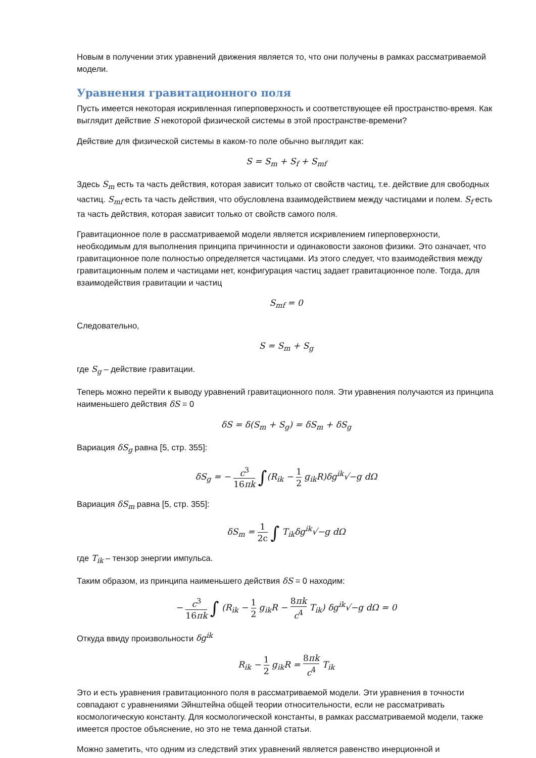Новым в получении этих уравнений движения является то, что они получены в рамках рассматриваемой модели.
Уравнения гравитационного поля
Пусть имеется некоторая искривленная гиперповерхность и соответствующее ей пространство-время. Как выглядит действие S некоторой физической системы в этой пространстве-времени?
Действие для физической системы в каком-то поле обычно выглядит как:
S = S<sub>m</sub> + S<sub>f</sub> + S<sub>mf</sub>
Здесь S<sub>m</sub> есть та часть действия, которая зависит только от свойств частиц, т.е. действие для свободных частиц. S<sub>mf</sub> есть та часть действия, что обусловлена взаимодействием между частицами и полем. S<sub>f</sub> есть та часть действия, которая зависит только от свойств самого поля.
Гравитационное поле в рассматриваемой модели является искривлением гиперповерхности, необходимым для выполнения принципа причинности и одинаковости законов физики. Это означает, что гравитационное поле полностью определяется частицами. Из этого следует, что взаимодействия между гравитационным полем и частицами нет, конфигурация частиц задает гравитационное поле. Тогда, для взаимодействия гравитации и частиц
S<sub>mf</sub> = 0
Следовательно,
S = S<sub>m</sub> + S<sub>g</sub>
где S<sub>g</sub> – действие гравитации.
Теперь можно перейти к выводу уравнений гравитационного поля. Эти уравнения получаются из принципа наименьшего действия δS = 0
δS = δ(S<sub>m</sub> + S<sub>g</sub>) = δS<sub>m</sub> + δS<sub>g</sub>
Вариация δS<sub>g</sub> равна [5, стр. 355]:
δS<sub>g</sub> = − c<sup>3</sup> 16πk ∫(R<sub>ik</sub> − 1 2 g<sub>ik</sub>R)δg<sup>ik</sup>√−g dΩ
Вариация δS<sub>m</sub> равна [5, стр. 355]:
δS<sub>m</sub> = 1 2c ∫ T<sub>ik</sub>δg<sup>ik</sup>√−g dΩ
где T<sub>ik</sub> – тензор энергии импульса.
Таким образом, из принципа наименьшего действия δS = 0 находим:
− c<sup>3</sup> 16πk ∫ (R<sub>ik</sub> − 1 2 g<sub>ik</sub>R − 8πk c<sup>4</sup> T<sub>ik</sub>) δg<sup>ik</sup>√−g dΩ = 0
Откуда ввиду произвольности δg<sup>ik</sup>
R<sub>ik</sub> − 1 2 g<sub>ik</sub>R = 8πk c<sup>4</sup> T<sub>ik</sub>
Это и есть уравнения гравитационного поля в рассматриваемой модели. Эти уравнения в точности совпадают с уравнениями Эйнштейна общей теории относительности, если не рассматривать космологическую константу. Для космологической константы, в рамках рассматриваемой модели, также имеется простое объяснение, но это не тема данной статьи.
Можно заметить, что одним из следствий этих уравнений является равенство инерционной и